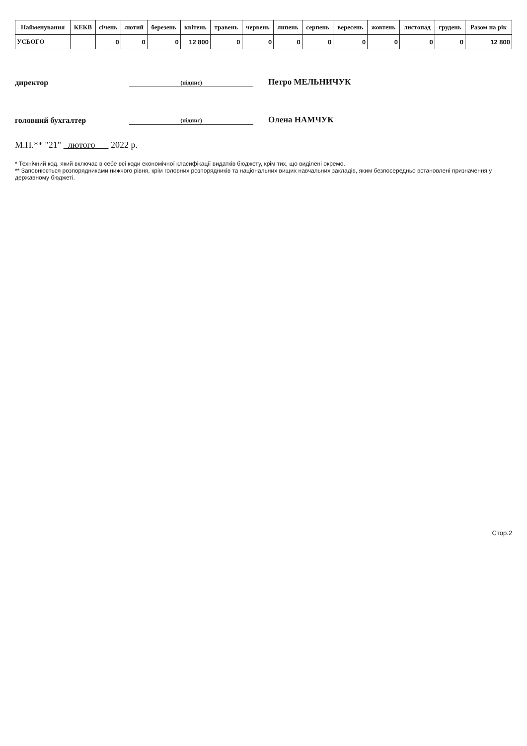| Найменування | КЕКВ | січень | лютий | березень | квітень | травень | червень | липень | серпень | вересень | жовтень | листопад | грудень | Разом на рік |
| --- | --- | --- | --- | --- | --- | --- | --- | --- | --- | --- | --- | --- | --- | --- |
| УСЬОГО | | 0 | 0 | 0 | 12 800 | 0 | 0 | 0 | 0 | 0 | 0 | 0 | 0 | 12 800 |
директор
(підпис)
Петро МЕЛЬНИЧУК
головний бухгалтер
(підпис)
Олена НАМЧУК
М.П.** "21" лютого 2022 р.
* Технічний код, який включає в себе всі коди економічної класифікації видатків бюджету, крім тих, що виділені окремо.
** Заповнюється розпорядниками нижчого рівня, крім головних розпорядників та національних вищих навчальних закладів, яким безпосередньо встановлені призначення у державному бюджеті.
Стор.2